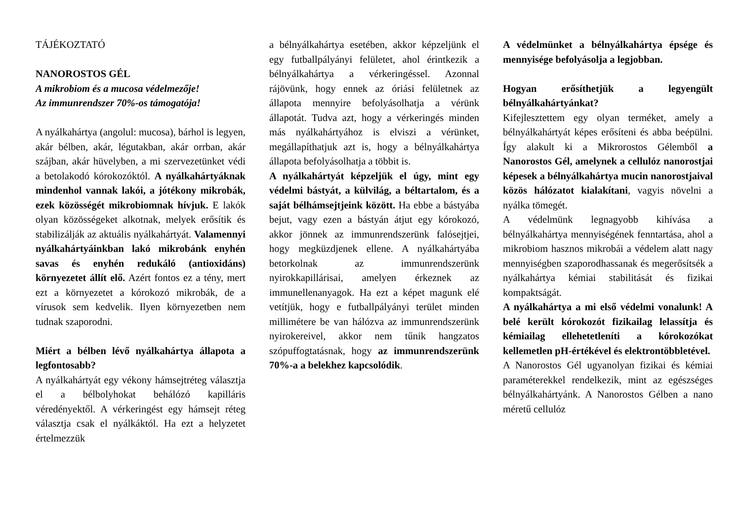TÁJÉKOZTATÓ
NANOROSTOS GÉL
A mikrobiom és a mucosa védelmezője!
Az immunrendszer 70%-os támogatója!
A nyálkahártya (angolul: mucosa), bárhol is legyen, akár bélben, akár, légutakban, akár orrban, akár szájban, akár hüvelyben, a mi szervezetünket védi a betolakodó kórokozóktól. A nyálkahártyáknak mindenhol vannak lakói, a jótékony mikrobák, ezek közösségét mikrobiomnak hívjuk. E lakók olyan közösségeket alkotnak, melyek erősítik és stabilizálják az aktuális nyálkahártyát. Valamennyi nyálkahártyáinkban lakó mikrobánk enyhén savas és enyhén redukáló (antioxidáns) környezetet állít elő. Azért fontos ez a tény, mert ezt a környezetet a kórokozó mikrobák, de a vírusok sem kedvelik. Ilyen környezetben nem tudnak szaporodni.
Miért a bélben lévő nyálkahártya állapota a legfontosabb?
A nyálkahártyát egy vékony hámsejtréteg választja el a bélbolyhokat behálózó kapilláris véredényektől. A vérkeringést egy hámsejt réteg választja csak el nyálkáktól. Ha ezt a helyzetet értelmezzük
a bélnyálkahártya esetében, akkor képzeljünk el egy futballpályányi felületet, ahol érintkezik a bélnyálkahártya a vérkeringéssel. Azonnal rájövünk, hogy ennek az óriási felületnek az állapota mennyire befolyásolhatja a vérünk állapotát. Tudva azt, hogy a vérkeringés minden más nyálkahártyához is elviszi a vérünket, megállapíthatjuk azt is, hogy a bélnyálkahártya állapota befolyásolhatja a többit is.
A nyálkahártyát képzeljük el úgy, mint egy védelmi bástyát, a külvilág, a béltartalom, és a saját bélhámsejtjeink között. Ha ebbe a bástyába bejut, vagy ezen a bástyán átjut egy kórokozó, akkor jönnek az immunrendszerünk falósejtjei, hogy megküzdjenek ellene. A nyálkahártyába betorkolnak az immunrendszerünk nyirokkapillárisai, amelyen érkeznek az immunellenanyagok. Ha ezt a képet magunk elé vetítjük, hogy e futballpályányi terület minden millimétere be van hálózva az immunrendszerünk nyirokereivel, akkor nem tűnik hangzatos szópuffogtatásnak, hogy az immunrendszerünk 70%-a a belekhez kapcsolódik.
A védelmünket a bélnyálkahártya épsége és mennyisége befolyásolja a legjobban.
Hogyan erősíthetjük a legyengült bélnyálkahártyánkat?
Kifejlesztettem egy olyan terméket, amely a bélnyálkahártyát képes erősíteni és abba beépülni. Így alakult ki a Mikrorostos Gélemből a Nanorostos Gél, amelynek a cellulóz nanorostjai képesek a bélnyálkahártya mucin nanorostjaival közös hálózatot kialakítani, vagyis növelni a nyálka tömegét.
A védelmünk legnagyobb kihívása a bélnyálkahártya mennyiségének fenntartása, ahol a mikrobiom hasznos mikrobái a védelem alatt nagy mennyiségben szaporodhassanak és megerősítsék a nyálkahártya kémiai stabilitását és fizikai kompaktságát.
A nyálkahártya a mi első védelmi vonalunk! A belé került kórokozót fizikailag lelassítja és kémiailag ellehetetleníti a kórokozókat kellemetlen pH-értékével és elektrontöbbletével.
A Nanorostos Gél ugyanolyan fizikai és kémiai paraméterekkel rendelkezik, mint az egészséges bélnyálkahártyánk. A Nanorostos Gélben a nano méretű cellulóz